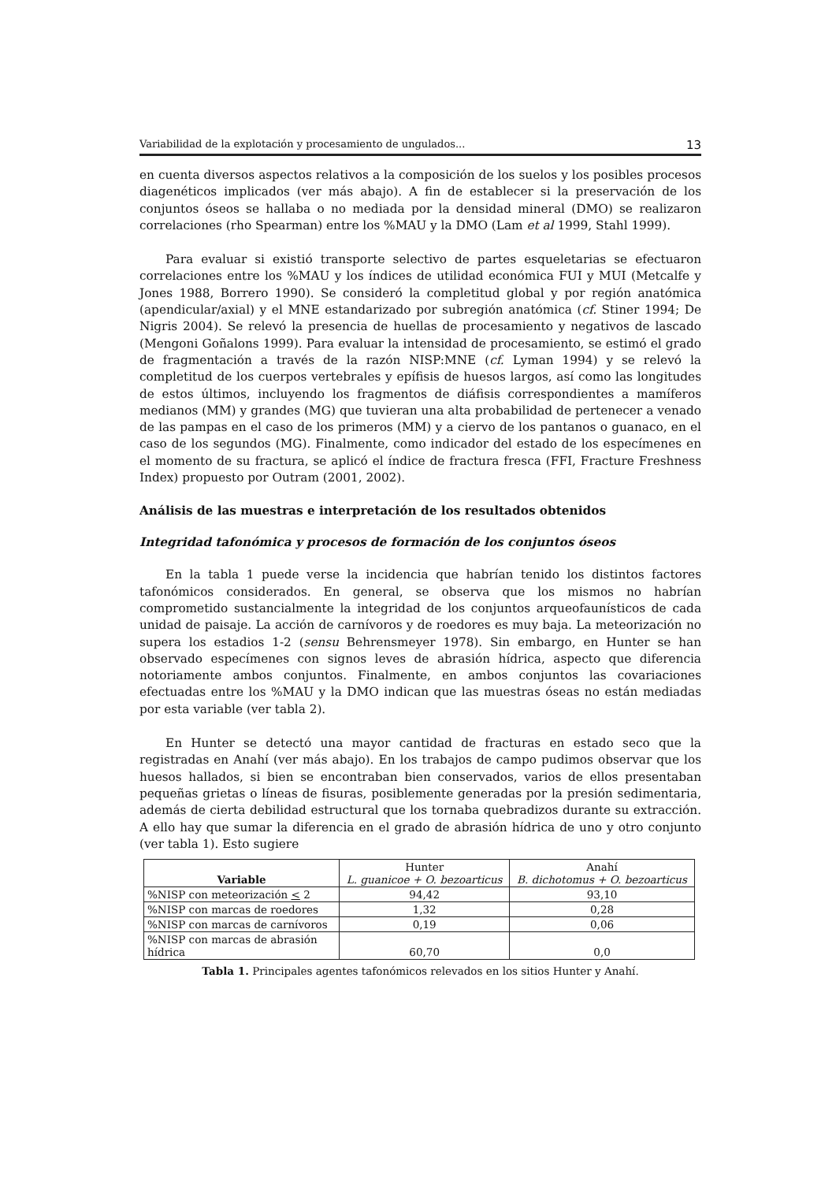Variabilidad de la explotación y procesamiento de ungulados... 13
en cuenta diversos aspectos relativos a la composición de los suelos y los posibles procesos diagenéticos implicados (ver más abajo). A fin de establecer si la preservación de los conjuntos óseos se hallaba o no mediada por la densidad mineral (DMO) se realizaron correlaciones (rho Spearman) entre los %MAU y la DMO (Lam et al 1999, Stahl 1999).
Para evaluar si existió transporte selectivo de partes esqueletarias se efectuaron correlaciones entre los %MAU y los índices de utilidad económica FUI y MUI (Metcalfe y Jones 1988, Borrero 1990). Se consideró la completitud global y por región anatómica (apendicular/axial) y el MNE estandarizado por subregión anatómica (cf. Stiner 1994; De Nigris 2004). Se relevó la presencia de huellas de procesamiento y negativos de lascado (Mengoni Goñalons 1999). Para evaluar la intensidad de procesamiento, se estimó el grado de fragmentación a través de la razón NISP:MNE (cf. Lyman 1994) y se relevó la completitud de los cuerpos vertebrales y epífisis de huesos largos, así como las longitudes de estos últimos, incluyendo los fragmentos de diáfisis correspondientes a mamíferos medianos (MM) y grandes (MG) que tuvieran una alta probabilidad de pertenecer a venado de las pampas en el caso de los primeros (MM) y a ciervo de los pantanos o guanaco, en el caso de los segundos (MG). Finalmente, como indicador del estado de los especímenes en el momento de su fractura, se aplicó el índice de fractura fresca (FFI, Fracture Freshness Index) propuesto por Outram (2001, 2002).
Análisis de las muestras e interpretación de los resultados obtenidos
Integridad tafonómica y procesos de formación de los conjuntos óseos
En la tabla 1 puede verse la incidencia que habrían tenido los distintos factores tafonómicos considerados. En general, se observa que los mismos no habrían comprometido sustancialmente la integridad de los conjuntos arqueofaunísticos de cada unidad de paisaje. La acción de carnívoros y de roedores es muy baja. La meteorización no supera los estadios 1-2 (sensu Behrensmeyer 1978). Sin embargo, en Hunter se han observado especímenes con signos leves de abrasión hídrica, aspecto que diferencia notoriamente ambos conjuntos. Finalmente, en ambos conjuntos las covariaciones efectuadas entre los %MAU y la DMO indican que las muestras óseas no están mediadas por esta variable (ver tabla 2).
En Hunter se detectó una mayor cantidad de fracturas en estado seco que la registradas en Anahí (ver más abajo). En los trabajos de campo pudimos observar que los huesos hallados, si bien se encontraban bien conservados, varios de ellos presentaban pequeñas grietas o líneas de fisuras, posiblemente generadas por la presión sedimentaria, además de cierta debilidad estructural que los tornaba quebradizos durante su extracción. A ello hay que sumar la diferencia en el grado de abrasión hídrica de uno y otro conjunto (ver tabla 1). Esto sugiere
| Variable | Hunter L. guanicoe + O. bezoarticus | Anahí B. dichotomus + O. bezoarticus |
| --- | --- | --- |
| %NISP con meteorización < 2 | 94,42 | 93,10 |
| %NISP con marcas de roedores | 1,32 | 0,28 |
| %NISP con marcas de carnívoros | 0,19 | 0,06 |
| %NISP con marcas de abrasión hídrica | 60,70 | 0,0 |
Tabla 1. Principales agentes tafonómicos relevados en los sitios Hunter y Anahí.